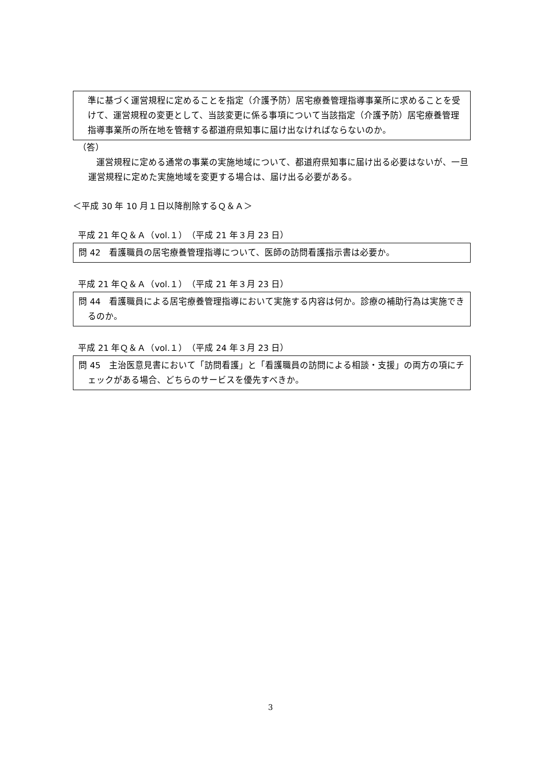準に基づく運営規程に定めることを指定（介護予防）居宅療養管理指導事業所に求めることを受けて、運営規程の変更として、当該変更に係る事項について当該指定（介護予防）居宅療養管理指導事業所の所在地を管轄する都道府県知事に届け出なければならないのか。
（答）
運営規程に定める通常の事業の実施地域について、都道府県知事に届け出る必要はないが、一旦運営規程に定めた実施地域を変更する場合は、届け出る必要がある。
＜平成 30 年 10 月１日以降削除するＱ＆Ａ＞
平成 21 年Ｑ＆Ａ（vol.１）（平成 21 年３月 23 日）
問 42　看護職員の居宅療養管理指導について、医師の訪問看護指示書は必要か。
平成 21 年Ｑ＆Ａ（vol.１）（平成 21 年３月 23 日）
問 44　看護職員による居宅療養管理指導において実施する内容は何か。診療の補助行為は実施できるのか。
平成 21 年Ｑ＆Ａ（vol.１）（平成 24 年３月 23 日）
問 45　主治医意見書において「訪問看護」と「看護職員の訪問による相談・支援」の両方の項にチェックがある場合、どちらのサービスを優先すべきか。
3